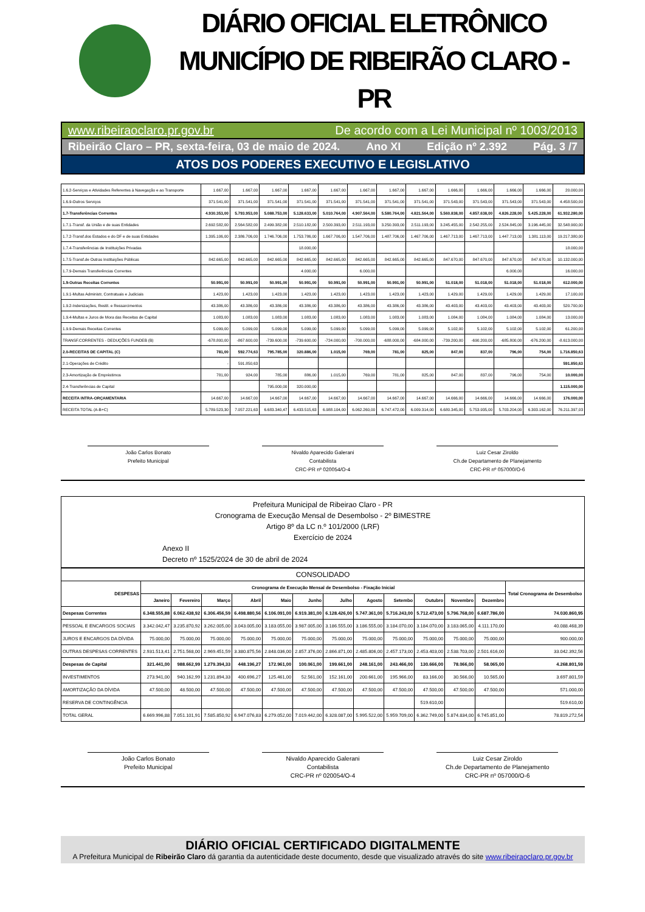DIÁRIO OFICIAL ELETRÔNICO
MUNICÍPIO DE RIBEIRÃO CLARO - PR
www.ribeiraoclaro.pr.gov.br De acordo com a Lei Municipal nº 1003/2013
Ribeirão Claro – PR, sexta-feira, 03 de maio de 2024. Ano XI Edição nº 2.392 Pág. 3 /7
ATOS DOS PODERES EXECUTIVO E LEGISLATIVO
| 1.6.2-Serviços e Atividades Referentes à Navegação e ao Transporte | 1.667,00 | 1.667,00 | 1.667,00 | 1.667,00 | 1.667,00 | 1.667,00 | 1.667,00 | 1.667,00 | 1.666,00 | 1.666,00 | 1.666,00 | 1.666,00 | 20.000,00 |
| 1.6.9-Outros Serviços | 371.541,00 | 371.541,00 | 371.541,00 | 371.541,00 | 371.541,00 | 371.541,00 | 371.541,00 | 371.541,00 | 371.543,00 | 371.543,00 | 371.543,00 | 371.543,00 | 4.458.500,00 |
| 1.7-Transferências Correntes | 4.930.353,00 | 5.793.953,00 | 5.088.753,00 | 5.128.633,00 | 5.010.764,00 | 4.907.564,00 | 5.580.764,00 | 4.821.564,00 | 5.560.838,00 | 4.857.638,00 | 4.826.228,00 | 5.425.228,00 | 61.932.280,00 |
| 1.7.1-Transf. da União e de suas Entidades | 2.692.582,00 | 2.564.582,00 | 2.499.382,00 | 2.510.182,00 | 2.500.393,00 | 2.511.193,00 | 3.250.393,00 | 2.511.193,00 | 3.245.455,00 | 2.542.255,00 | 2.524.845,00 | 3.196.445,00 | 32.548.900,00 |
| 1.7.2-Transf.dos Estados e do DF e de suas Entidades | 1.395.106,00 | 2.386.706,00 | 1.746.706,00 | 1.753.786,00 | 1.667.706,00 | 1.547.706,00 | 1.487.706,00 | 1.467.706,00 | 1.467.713,00 | 1.467.713,00 | 1.447.713,00 | 1.381.113,00 | 19.217.380,00 |
| 1.7.4-Transferências de Instituições Privadas | | | | 18.000,00 | | | | | | | | | 18.000,00 |
| 1.7.5-Transf.de Outras Instituições Públicas | 842.665,00 | 842.665,00 | 842.665,00 | 842.665,00 | 842.665,00 | 842.665,00 | 842.665,00 | 842.665,00 | 847.670,00 | 847.670,00 | 847.670,00 | 847.670,00 | 10.132.000,00 |
| 1.7.9-Demais Transferências Correntes | | | | 4.000,00 | | 6.000,00 | | | | | 6.000,00 | | 16.000,00 |
| 1.9-Outras Receitas Correntes | 50.991,00 | 50.991,00 | 50.991,00 | 50.991,00 | 50.991,00 | 50.991,00 | 50.991,00 | 50.991,00 | 51.018,00 | 51.018,00 | 51.018,00 | 51.018,00 | 612.000,00 |
| 1.9.1-Multas Administr, Contratuais e Judiciais | 1.423,00 | 1.423,00 | 1.423,00 | 1.423,00 | 1.423,00 | 1.423,00 | 1.423,00 | 1.423,00 | 1.429,00 | 1.429,00 | 1.429,00 | 1.429,00 | 17.100,00 |
| 1.9.2-Indenizações, Restit. e Ressarcimentos | 43.386,00 | 43.386,00 | 43.386,00 | 43.386,00 | 43.386,00 | 43.386,00 | 43.386,00 | 43.386,00 | 43.403,00 | 43.403,00 | 43.403,00 | 43.403,00 | 520.700,00 |
| 1.9.4-Multas e Juros de Mora das Receitas de Capital | 1.083,00 | 1.083,00 | 1.083,00 | 1.083,00 | 1.083,00 | 1.083,00 | 1.083,00 | 1.083,00 | 1.084,00 | 1.084,00 | 1.084,00 | 1.084,00 | 13.000,00 |
| 1.9.9-Demais Receitas Correntes | 5.099,00 | 5.099,00 | 5.099,00 | 5.099,00 | 5.099,00 | 5.099,00 | 5.099,00 | 5.099,00 | 5.102,00 | 5.102,00 | 5.102,00 | 5.102,00 | 61.200,00 |
| TRANSF.CORRENTES - DEDUÇÕES FUNDEB (B) | -678.800,00 | -867.600,00 | -739.600,00 | -739.600,00 | -724.000,00 | -700.000,00 | -688.000,00 | -684.000,00 | -739.200,00 | -690.200,00 | -685.800,00 | -676.200,00 | -8.613.000,00 |
| 2.0-RECEITAS DE CAPITAL (C) | 781,00 | 592.774,63 | 795.785,00 | 320.886,00 | 1.015,00 | 769,00 | 781,00 | 825,00 | 847,00 | 837,00 | 796,00 | 754,00 | 1.716.850,63 |
| 2.1-Operações de Crédito | - | 591.850,63 | | | | | | | | | | | 591.850,63 |
| 2.3-Amortização de Empréstimos | 781,00 | 924,00 | 785,00 | 886,00 | 1.015,00 | 769,00 | 781,00 | 825,00 | 847,00 | 837,00 | 796,00 | 754,00 | 10.000,00 |
| 2.4-Transferências de Capital | | | 795.000,00 | 320.000,00 | | | | | | | | | 1.115.000,00 |
| RECEITA INTRA-ORÇAMENTARIA | 14.667,00 | 14.667,00 | 14.667,00 | 14.667,00 | 14.667,00 | 14.667,00 | 14.667,00 | 14.667,00 | 14.666,00 | 14.666,00 | 14.666,00 | 14.666,00 | 176.000,00 |
| RECEITA TOTAL (A-B+C) | 5.789.523,30 | 7.057.221,63 | 6.683.340,47 | 6.433.515,63 | 6.988.104,00 | 6.062.260,00 | 6.747.472,00 | 6.009.314,00 | 6.680.345,00 | 5.753.935,00 | 5.703.204,00 | 6.303.162,00 | 76.211.397,03 |
João Carlos Bonato
Prefeito Municipal
Nivaldo Aparecido Galerani
Contabilista
CRC-PR nº 020054/O-4
Luiz Cesar Ziroldo
Ch.de Departamento de Planejamento
CRC-PR nº 057000/O-6
Prefeitura Municipal de Ribeirao Claro - PR
Cronograma de Execução Mensal de Desembolso - 2º BIMESTRE
Artigo 8º da LC n.º 101/2000 (LRF)
Exercício de 2024
Anexo II
Decreto nº 1525/2024 de 30 de abril de 2024
| CONSOLIDADO | | | | | | | | | | | | | |
| DESPESAS | Cronograma de Execução Mensal de Desembolso - Fixação Inicial | | | | | | | | | | | | Total Cronograma de Desembolso |
| | Janeiro | Fevereiro | Março | Abril | Maio | Junho | Julho | Agosto | Setembo | Outubro | Novembro | Dezembro | |
| Despesas Correntes | 6.348.555,88 | 6.062.438,92 | 6.306.456,59 | 6.498.880,56 | 6.106.091,00 | 6.919.381,00 | 6.128.426,00 | 5.747.361,00 | 5.716.243,00 | 5.712.473,00 | 5.796.768,00 | 6.687.786,00 | 74.030.860,95 |
| PESSOAL E ENCARGOS SOCIAIS | 3.342.042,47 | 3.235.870,92 | 3.262.005,00 | 3.043.005,00 | 3.183.055,00 | 3.987.005,00 | 3.186.555,00 | 3.186.555,00 | 3.184.070,00 | 3.184.070,00 | 3.183.065,00 | 4.111.170,00 | 40.088.468,39 |
| JUROS E ENCARGOS DA DÍVIDA | 75.000,00 | 75.000,00 | 75.000,00 | 75.000,00 | 75.000,00 | 75.000,00 | 75.000,00 | 75.000,00 | 75.000,00 | 75.000,00 | 75.000,00 | 75.000,00 | 900.000,00 |
| OUTRAS DESPESAS CORRENTES | 2.931.513,41 | 2.751.568,00 | 2.969.451,59 | 3.380.875,56 | 2.848.036,00 | 2.857.376,00 | 2.866.871,00 | 2.485.806,00 | 2.457.173,00 | 2.453.403,00 | 2.538.703,00 | 2.501.616,00 | 33.042.392,56 |
| Despesas de Capital | 321.441,00 | 988.662,99 | 1.279.394,33 | 448.196,27 | 172.961,00 | 100.061,00 | 199.661,00 | 248.161,00 | 243.466,00 | 130.666,00 | 78.066,00 | 58.065,00 | 4.268.801,59 |
| INVESTIMENTOS | 273.941,00 | 940.162,99 | 1.231.894,33 | 400.696,27 | 125.461,00 | 52.561,00 | 152.161,00 | 200.661,00 | 195.966,00 | 83.166,00 | 30.566,00 | 10.565,00 | 3.697.801,59 |
| AMORTIZAÇÃO DA DÍVIDA | 47.500,00 | 48.500,00 | 47.500,00 | 47.500,00 | 47.500,00 | 47.500,00 | 47.500,00 | 47.500,00 | 47.500,00 | 47.500,00 | 47.500,00 | 47.500,00 | 571.000,00 |
| RESERVA DE CONTINGÊNCIA | | | | | | | | | | 519.610,00 | | | 519.610,00 |
| TOTAL GERAL | 6.669.996,88 | 7.051.101,91 | 7.585.850,92 | 6.947.076,83 | 6.279.052,00 | 7.019.442,00 | 6.328.087,00 | 5.995.522,00 | 5.959.709,00 | 6.362.749,00 | 5.874.834,00 | 6.745.851,00 | 78.819.272,54 |
João Carlos Bonato
Prefeito Municipal
Nivaldo Aparecido Galerani
Contabilista
CRC-PR nº 020054/O-4
Luiz Cesar Ziroldo
Ch.de Departamento de Planejamento
CRC-PR nº 057000/O-6
DIÁRIO OFICIAL CERTIFICADO DIGITALMENTE
A Prefeitura Municipal de Ribeirão Claro dá garantia da autenticidade deste documento, desde que visualizado através do site www.ribeiraoclaro.pr.gov.br